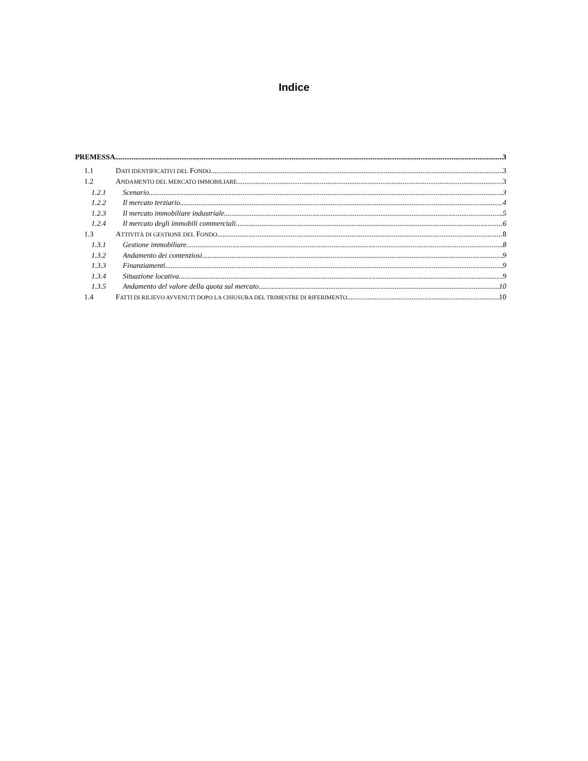Indice
PREMESSA 3
1.1 DATI IDENTIFICATIVI DEL FONDO 3
1.2 ANDAMENTO DEL MERCATO IMMOBILIARE 3
1.2.1 Scenario 3
1.2.2 Il mercato terziario 4
1.2.3 Il mercato immobiliare industriale 5
1.2.4 Il mercato degli immobili commerciali 6
1.3 ATTIVITÀ DI GESTIONE DEL FONDO 8
1.3.1 Gestione immobiliare 8
1.3.2 Andamento dei contenziosi 9
1.3.3 Finanziamenti 9
1.3.4 Situazione locativa 9
1.3.5 Andamento del valore della quota sul mercato 10
1.4 FATTI DI RILIEVO AVVENUTI DOPO LA CHIUSURA DEL TRIMESTRE DI RIFERIMENTO 10